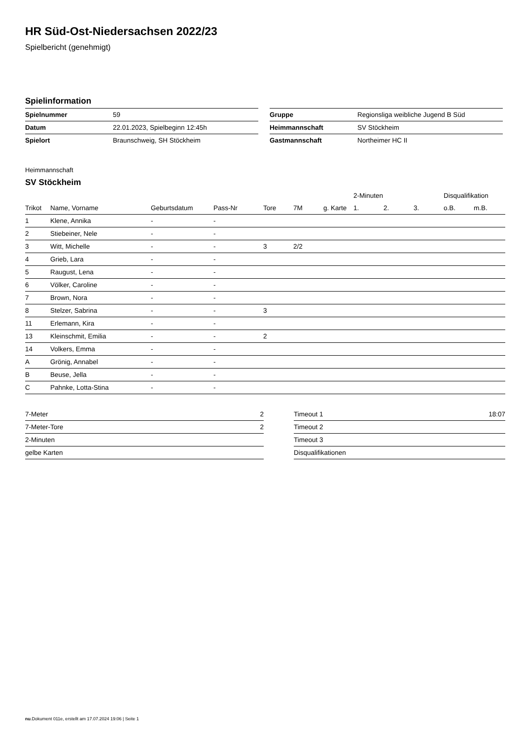HR Süd-Ost-Niedersachsen 2022/23
Spielbericht (genehmigt)
Spielinformation
| Spielnummer | 59 |
| Datum | 22.01.2023, Spielbeginn 12:45h |
| Spielort | Braunschweig, SH Stöckheim |
| Gruppe | Regionsliga weibliche Jugend B Süd |
| Heimmannschaft | SV Stöckheim |
| Gastmannschaft | Northeimer HC II |
Heimmannschaft
SV Stöckheim
| | | | | | | | 2-Minuten | | | Disqualifikation | |
| --- | --- | --- | --- | --- | --- | --- | --- | --- | --- | --- | --- |
| Trikot | Name, Vorname | Geburtsdatum | Pass-Nr | Tore | 7M | g. Karte | 1. | 2. | 3. | o.B. | m.B. |
| 1 | Klene, Annika | - | - | | | | | | | | |
| 2 | Stiebeiner, Nele | - | - | | | | | | | | |
| 3 | Witt, Michelle | - | - | 3 | 2/2 | | | | | | |
| 4 | Grieb, Lara | - | - | | | | | | | | |
| 5 | Raugust, Lena | - | - | | | | | | | | |
| 6 | Völker, Caroline | - | - | | | | | | | | |
| 7 | Brown, Nora | - | - | | | | | | | | |
| 8 | Stelzer, Sabrina | - | - | 3 | | | | | | | |
| 11 | Erlemann, Kira | - | - | | | | | | | | |
| 13 | Kleinschmit, Emilia | - | - | 2 | | | | | | | |
| 14 | Volkers, Emma | - | - | | | | | | | | |
| A | Grönig, Annabel | - | - | | | | | | | | |
| B | Beuse, Jella | - | - | | | | | | | | |
| C | Pahnke, Lotta-Stina | - | - | | | | | | | | |
| 7-Meter | 2 |
| 7-Meter-Tore | 2 |
| 2-Minuten | |
| gelbe Karten | |
| Timeout 1 | 18:07 |
| Timeout 2 | |
| Timeout 3 | |
| Disqualifikationen | |
nu.Dokument 011e, erstellt am 17.07.2024 19:06 | Seite 1